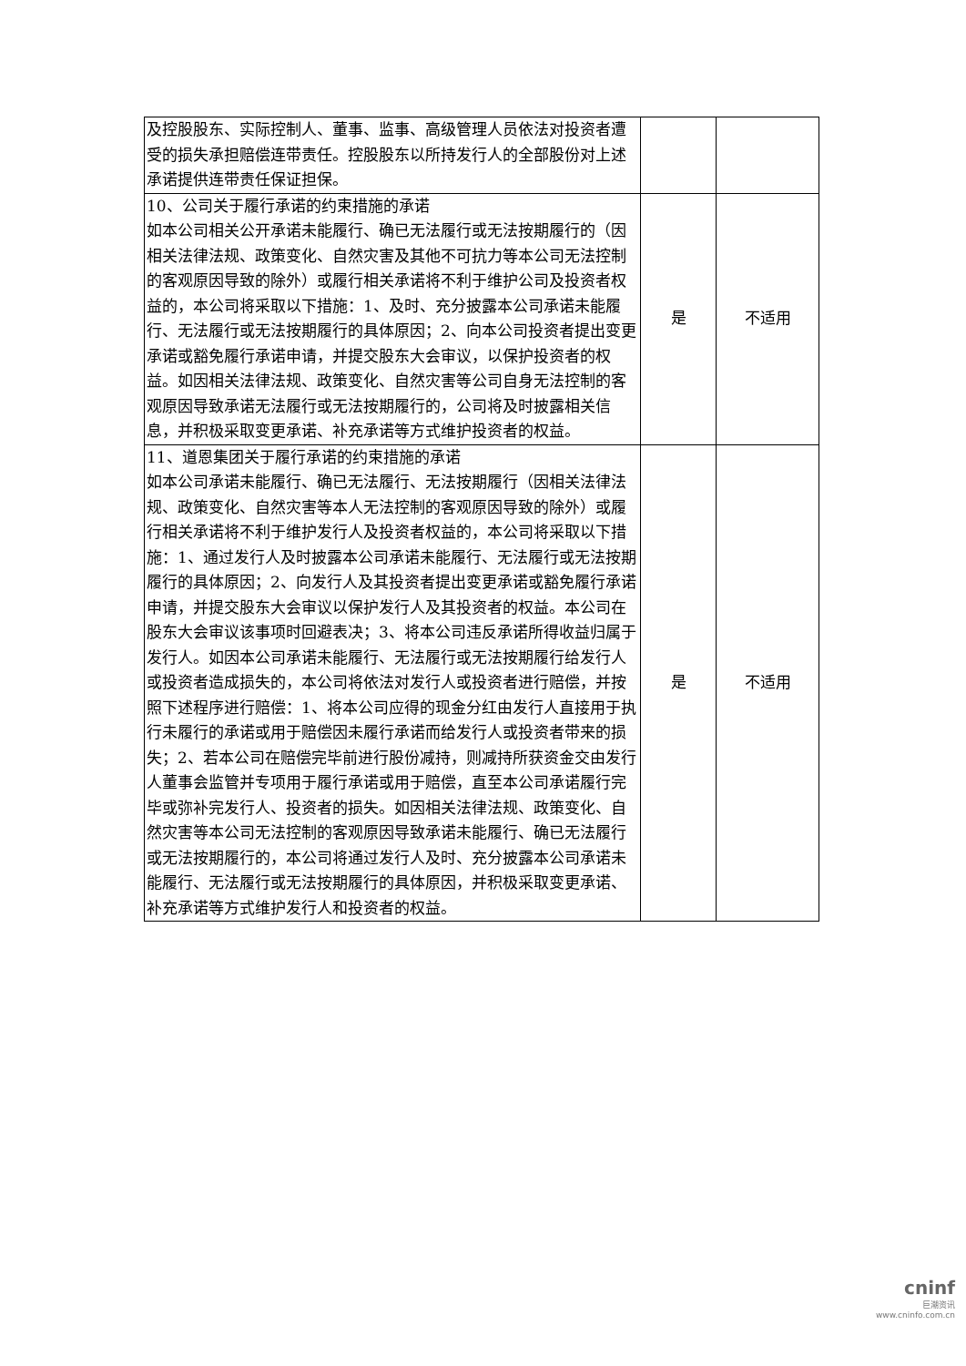| 及控股股东、实际控制人、董事、监事、高级管理人员依法对投资者遭受的损失承担赔偿连带责任。控股股东以所持发行人的全部股份对上述承诺提供连带责任保证担保。 | | |
| 10、公司关于履行承诺的约束措施的承诺 如本公司相关公开承诺未能履行、确已无法履行或无法按期履行的（因相关法律法规、政策变化、自然灾害及其他不可抗力等本公司无法控制的客观原因导致的除外）或履行相关承诺将不利于维护公司及投资者权益的，本公司将采取以下措施：1、及时、充分披露本公司承诺未能履行、无法履行或无法按期履行的具体原因；2、向本公司投资者提出变更承诺或豁免履行承诺申请，并提交股东大会审议，以保护投资者的权益。如因相关法律法规、政策变化、自然灾害等公司自身无法控制的客观原因导致承诺无法履行或无法按期履行的，公司将及时披露相关信息，并积极采取变更承诺、补充承诺等方式维护投资者的权益。 | 是 | 不适用 |
| 11、道恩集团关于履行承诺的约束措施的承诺 如本公司承诺未能履行、确已无法履行、无法按期履行（因相关法律法规、政策变化、自然灾害等本人无法控制的客观原因导致的除外）或履行相关承诺将不利于维护发行人及投资者权益的，本公司将采取以下措施：1、通过发行人及时披露本公司承诺未能履行、无法履行或无法按期履行的具体原因；2、向发行人及其投资者提出变更承诺或豁免履行承诺申请，并提交股东大会审议以保护发行人及其投资者的权益。本公司在股东大会审议该事项时回避表决；3、将本公司违反承诺所得收益归属于发行人。如因本公司承诺未能履行、无法履行或无法按期履行给发行人或投资者造成损失的，本公司将依法对发行人或投资者进行赔偿，并按照下述程序进行赔偿：1、将本公司应得的现金分红由发行人直接用于执行未履行的承诺或用于赔偿因未履行承诺而给发行人或投资者带来的损失；2、若本公司在赔偿完毕前进行股份减持，则减持所获资金交由发行人董事会监管并专项用于履行承诺或用于赔偿，直至本公司承诺履行完毕或弥补完发行人、投资者的损失。如因相关法律法规、政策变化、自然灾害等本公司无法控制的客观原因导致承诺未能履行、确已无法履行或无法按期履行的，本公司将通过发行人及时、充分披露本公司承诺未能履行、无法履行或无法按期履行的具体原因，并积极采取变更承诺、补充承诺等方式维护发行人和投资者的权益。 | 是 | 不适用 |
cninf
巨潮资讯
www.cninfo.com.cn